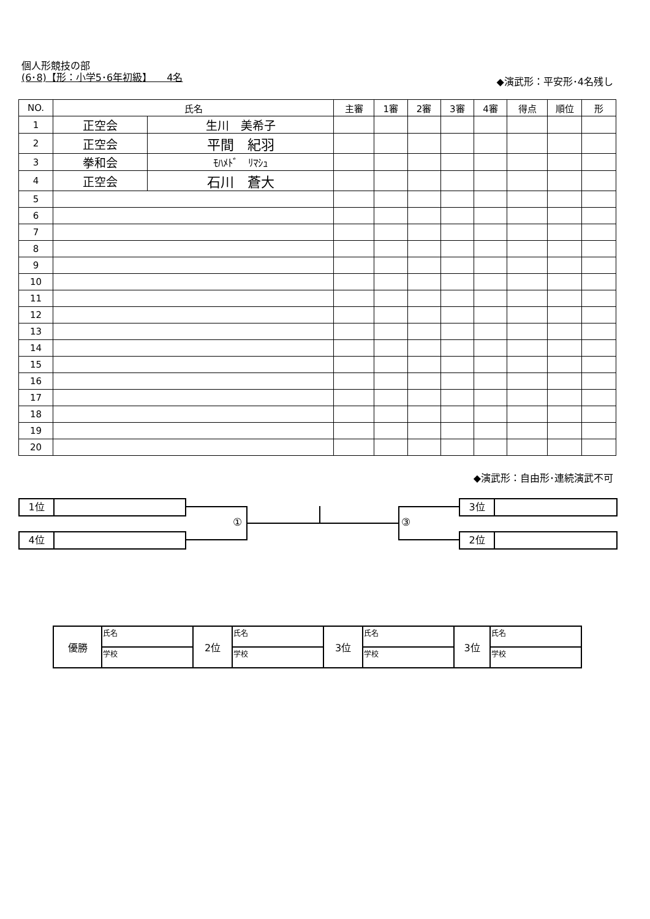個人形競技の部
(6･8)【形：小学5･6年初級】　　4名
◆演武形：平安形･4名残し
| NO. | 氏名 | | 主審 | 1審 | 2審 | 3審 | 4審 | 得点 | 順位 | 形 |
| --- | --- | --- | --- | --- | --- | --- | --- | --- | --- | --- |
| 1 | 正空会 | 生川 美希子 | | | | | | | | |
| 2 | 正空会 | 平間 紀羽 | | | | | | | | |
| 3 | 拳和会 | ﾓﾊﾒﾄﾞ ﾘﾏｼｭ | | | | | | | | |
| 4 | 正空会 | 石川 蒼大 | | | | | | | | |
| 5 | | | | | | | | | | |
| 6 | | | | | | | | | | |
| 7 | | | | | | | | | | |
| 8 | | | | | | | | | | |
| 9 | | | | | | | | | | |
| 10 | | | | | | | | | | |
| 11 | | | | | | | | | | |
| 12 | | | | | | | | | | |
| 13 | | | | | | | | | | |
| 14 | | | | | | | | | | |
| 15 | | | | | | | | | | |
| 16 | | | | | | | | | | |
| 17 | | | | | | | | | | |
| 18 | | | | | | | | | | |
| 19 | | | | | | | | | | |
| 20 | | | | | | | | | | |
◆演武形：自由形･連続演武不可
1位
4位
3位
2位
① ③
| 優勝 | 氏名 | 2位 | 氏名 | 3位 | 氏名 | 3位 | 氏名 |
| | 学校 | | 学校 | | 学校 | | 学校 |